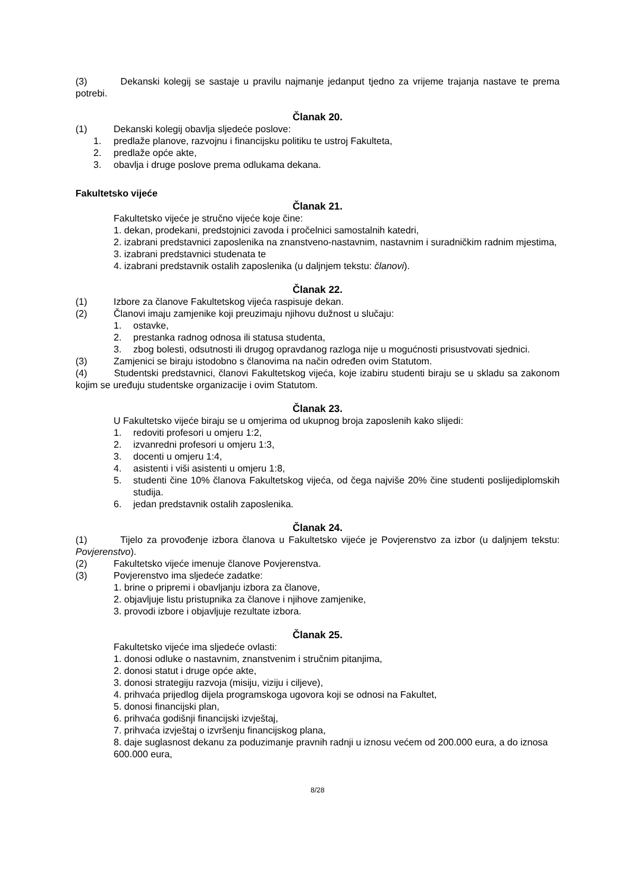(3) Dekanski kolegij se sastaje u pravilu najmanje jedanput tjedno za vrijeme trajanja nastave te prema potrebi.
Članak 20.
(1) Dekanski kolegij obavlja sljedeće poslove:
1. predlaže planove, razvojnu i financijsku politiku te ustroj Fakulteta,
2. predlaže opće akte,
3. obavlja i druge poslove prema odlukama dekana.
Fakultetsko vijeće
Članak 21.
Fakultetsko vijeće je stručno vijeće koje čine:
1. dekan, prodekani, predstojnici zavoda i pročelnici samostalnih katedri,
2. izabrani predstavnici zaposlenika na znanstveno-nastavnim, nastavnim i suradničkim radnim mjestima,
3. izabrani predstavnici studenata te
4. izabrani predstavnik ostalih zaposlenika (u daljnjem tekstu: članovi).
Članak 22.
(1) Izbore za članove Fakultetskog vijeća raspisuje dekan.
(2) Članovi imaju zamjenike koji preuzimaju njihovu dužnost u slučaju:
1. ostavke,
2. prestanka radnog odnosa ili statusa studenta,
3. zbog bolesti, odsutnosti ili drugog opravdanog razloga nije u mogućnosti prisustvovati sjednici.
(3) Zamjenici se biraju istodobno s članovima na način određen ovim Statutom.
(4) Studentski predstavnici, članovi Fakultetskog vijeća, koje izabiru studenti biraju se u skladu sa zakonom kojim se uređuju studentske organizacije i ovim Statutom.
Članak 23.
U Fakultetsko vijeće biraju se u omjerima od ukupnog broja zaposlenih kako slijedi:
1. redoviti profesori u omjeru 1:2,
2. izvanredni profesori u omjeru 1:3,
3. docenti u omjeru 1:4,
4. asistenti i viši asistenti u omjeru 1:8,
5. studenti čine 10% članova Fakultetskog vijeća, od čega najviše 20% čine studenti poslijediplomskih studija.
6. jedan predstavnik ostalih zaposlenika.
Članak 24.
(1) Tijelo za provođenje izbora članova u Fakultetsko vijeće je Povjerenstvo za izbor (u daljnjem tekstu: Povjerenstvo).
(2) Fakultetsko vijeće imenuje članove Povjerenstva.
(3) Povjerenstvo ima sljedeće zadatke:
1. brine o pripremi i obavljanju izbora za članove,
2. objavljuje listu pristupnika za članove i njihove zamjenike,
3. provodi izbore i objavljuje rezultate izbora.
Članak 25.
Fakultetsko vijeće ima sljedeće ovlasti:
1. donosi odluke o nastavnim, znanstvenim i stručnim pitanjima,
2. donosi statut i druge opće akte,
3. donosi strategiju razvoja (misiju, viziju i ciljeve),
4. prihvaća prijedlog dijela programskoga ugovora koji se odnosi na Fakultet,
5. donosi financijski plan,
6. prihvaća godišnji financijski izvještaj,
7. prihvaća izvještaj o izvršenju financijskog plana,
8. daje suglasnost dekanu za poduzimanje pravnih radnji u iznosu većem od 200.000 eura, a do iznosa 600.000 eura,
8/28